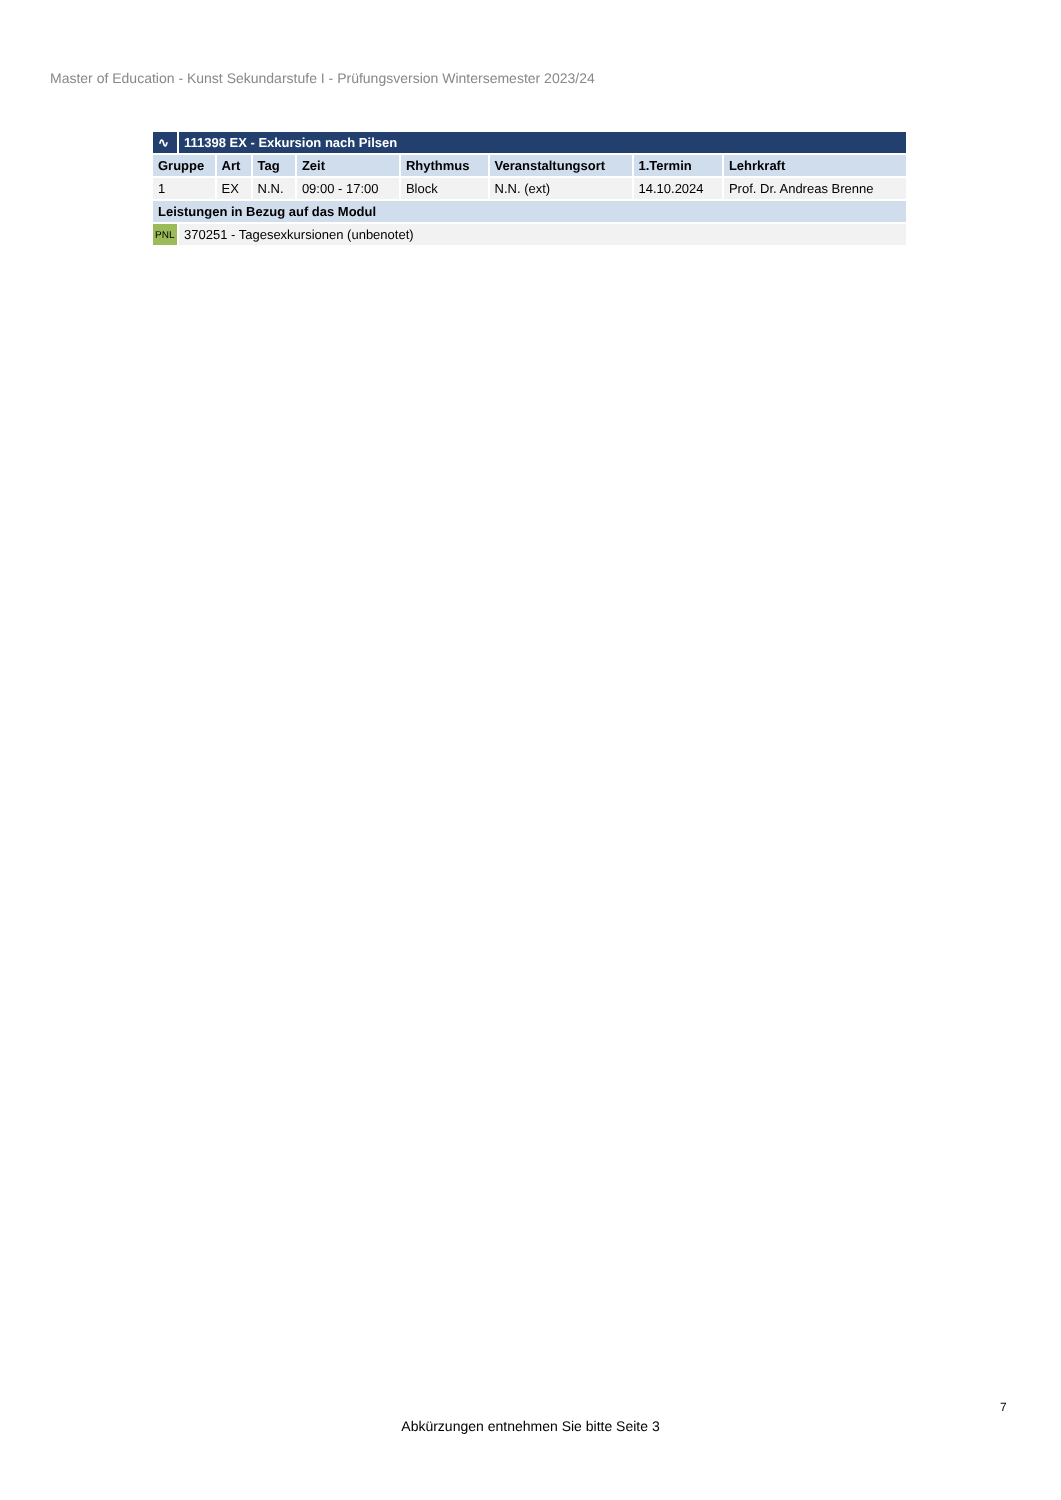Master of Education - Kunst Sekundarstufe I - Prüfungsversion Wintersemester 2023/24
| ∿ | 111398 EX - Exkursion nach Pilsen | | | | | | | |
| Gruppe | | Art | Tag | Zeit | Rhythmus | Veranstaltungsort | 1.Termin | Lehrkraft |
| 1 | | EX | N.N. | 09:00 - 17:00 | Block | N.N. (ext) | 14.10.2024 | Prof. Dr. Andreas Brenne |
| Leistungen in Bezug auf das Modul | | | | | | | | |
| PNL | 370251 - Tagesexkursionen (unbenotet) | | | | | | | |
7
Abkürzungen entnehmen Sie bitte Seite 3